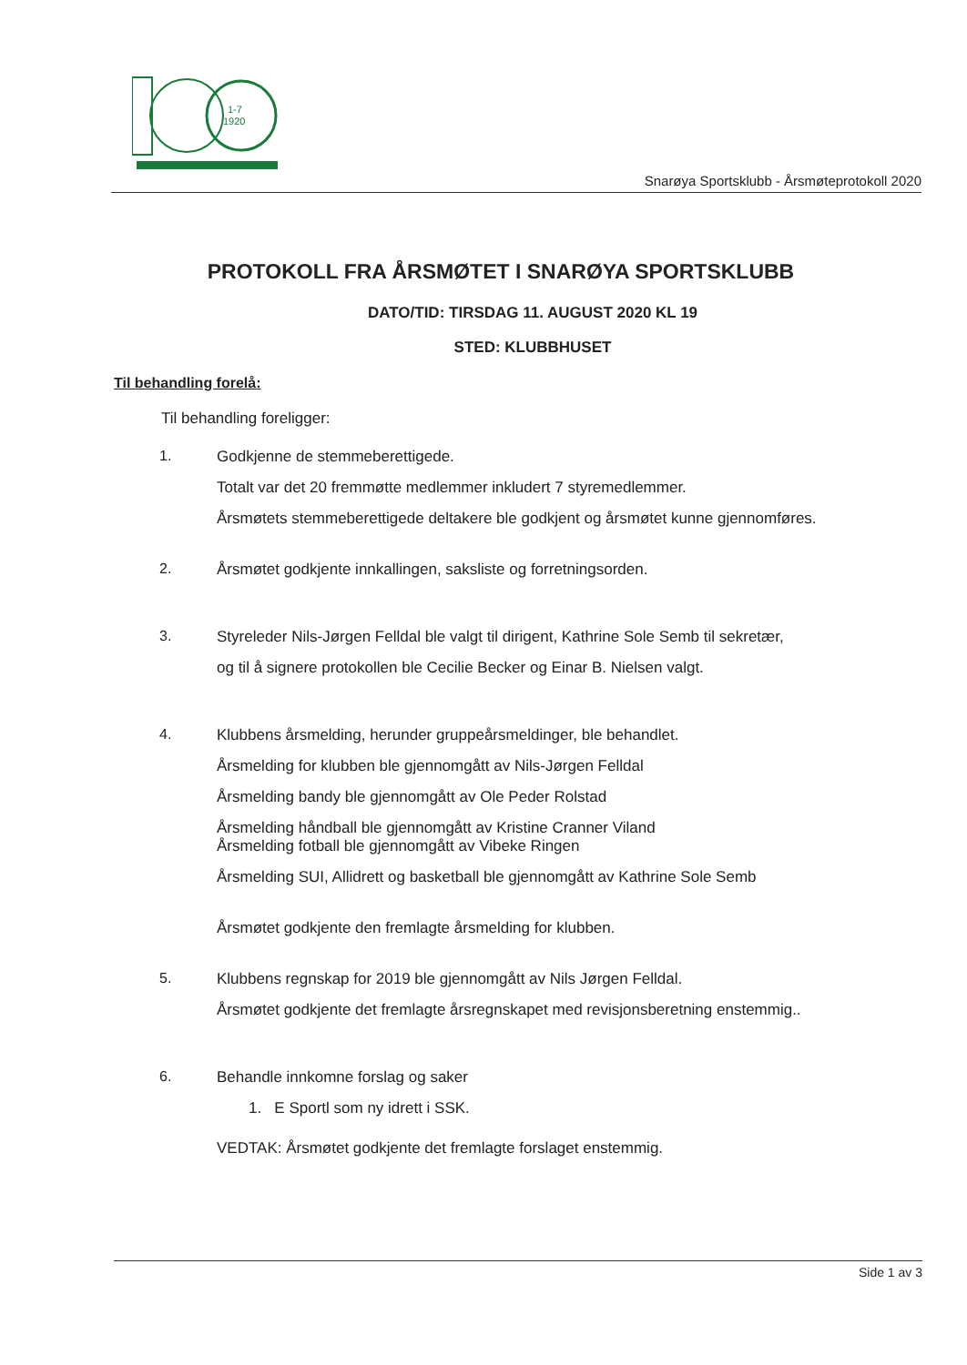1-7
1920
Snarøya Sportsklubb - Årsmøteprotokoll 2020
PROTOKOLL FRA ÅRSMØTET I SNARØYA SPORTSKLUBB
DATO/TID: TIRSDAG 11. AUGUST 2020 KL 19
STED: KLUBBHUSET
Til behandling forelå:
Til behandling foreligger:
1. Godkjenne de stemmeberettigede.
Totalt var det 20 fremmøtte medlemmer inkludert 7 styremedlemmer.
Årsmøtets stemmeberettigede deltakere ble godkjent og årsmøtet kunne gjennomføres.
2. Årsmøtet godkjente innkallingen, saksliste og forretningsorden.
3. Styreleder Nils-Jørgen Felldal ble valgt til dirigent, Kathrine Sole Semb til sekretær,
og til å signere protokollen ble Cecilie Becker og Einar B. Nielsen valgt.
4. Klubbens årsmelding, herunder gruppeårsmeldinger, ble behandlet.
Årsmelding for klubben ble gjennomgått av Nils-Jørgen Felldal
Årsmelding bandy ble gjennomgått av Ole Peder Rolstad
Årsmelding håndball ble gjennomgått av Kristine Cranner Viland
Årsmelding fotball ble gjennomgått av Vibeke Ringen
Årsmelding SUI, Allidrett og basketball ble gjennomgått av Kathrine Sole Semb
Årsmøtet godkjente den fremlagte årsmelding for klubben.
5. Klubbens regnskap for 2019 ble gjennomgått av Nils Jørgen Felldal.
Årsmøtet godkjente det fremlagte årsregnskapet med revisjonsberetning enstemmig..
6. Behandle innkomne forslag og saker
1. E Sportl som ny idrett i SSK.
VEDTAK: Årsmøtet godkjente det fremlagte forslaget enstemmig.
Side 1 av 3